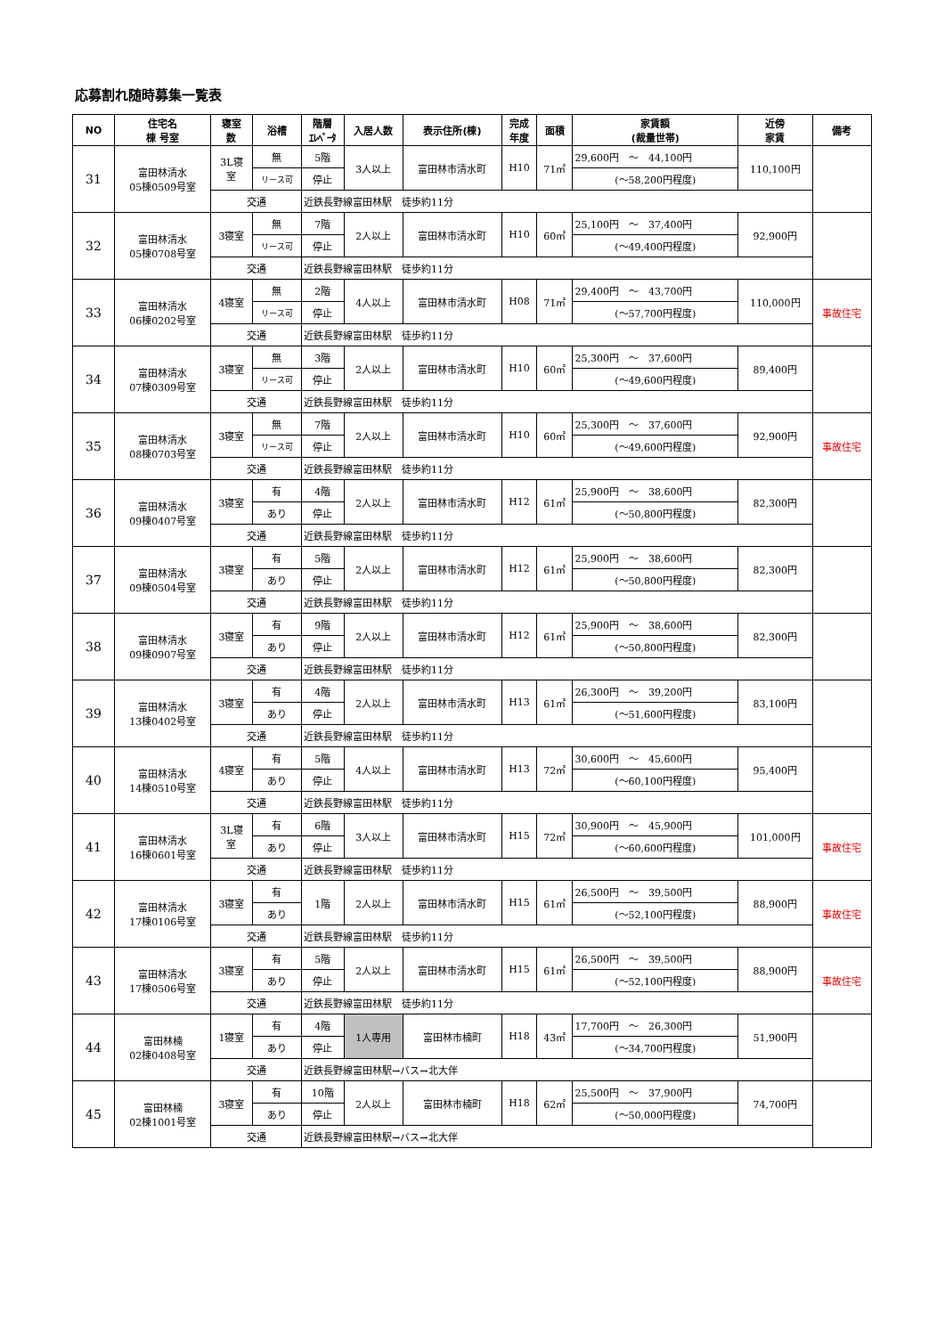応募割れ随時募集一覧表
| NO | 住宅名 棟 号室 | 寝室 数 | 浴槽 | 階層 ｴﾚﾍﾞｰﾀ | 入居人数 | 表示住所(棟) | 完成 年度 | 面積 | 家賃額 (裁量世帯) | 近傍 家賃 | 備考 |
| --- | --- | --- | --- | --- | --- | --- | --- | --- | --- | --- | --- |
| 31 | 富田林清水 05棟0509号室 | 3L寝 室 | 無 | 5階 | 3人以上 | 富田林市清水町 | H10 | 71㎡ | 29,600円 ～ 44,100円 | 110,100円 | |
| | | | リース可 | 停止 | | | | | (～58,200円程度) | | |
| | | 交通 | | 近鉄長野線富田林駅 徒歩約11分 | | | | | | | |
| 32 | 富田林清水 05棟0708号室 | 3寝室 | 無 | 7階 | 2人以上 | 富田林市清水町 | H10 | 60㎡ | 25,100円 ～ 37,400円 | 92,900円 | |
| | | | リース可 | 停止 | | | | | (～49,400円程度) | | |
| | | 交通 | | 近鉄長野線富田林駅 徒歩約11分 | | | | | | | |
| 33 | 富田林清水 06棟0202号室 | 4寝室 | 無 | 2階 | 4人以上 | 富田林市清水町 | H08 | 71㎡ | 29,400円 ～ 43,700円 | 110,000円 | 事故住宅 |
| | | | リース可 | 停止 | | | | | (～57,700円程度) | | |
| | | 交通 | | 近鉄長野線富田林駅 徒歩約11分 | | | | | | | |
| 34 | 富田林清水 07棟0309号室 | 3寝室 | 無 | 3階 | 2人以上 | 富田林市清水町 | H10 | 60㎡ | 25,300円 ～ 37,600円 | 89,400円 | |
| | | | リース可 | 停止 | | | | | (～49,600円程度) | | |
| | | 交通 | | 近鉄長野線富田林駅 徒歩約11分 | | | | | | | |
| 35 | 富田林清水 08棟0703号室 | 3寝室 | 無 | 7階 | 2人以上 | 富田林市清水町 | H10 | 60㎡ | 25,300円 ～ 37,600円 | 92,900円 | 事故住宅 |
| | | | リース可 | 停止 | | | | | (～49,600円程度) | | |
| | | 交通 | | 近鉄長野線富田林駅 徒歩約11分 | | | | | | | |
| 36 | 富田林清水 09棟0407号室 | 3寝室 | 有 | 4階 | 2人以上 | 富田林市清水町 | H12 | 61㎡ | 25,900円 ～ 38,600円 | 82,300円 | |
| | | | あり | 停止 | | | | | (～50,800円程度) | | |
| | | 交通 | | 近鉄長野線富田林駅 徒歩約11分 | | | | | | | |
| 37 | 富田林清水 09棟0504号室 | 3寝室 | 有 | 5階 | 2人以上 | 富田林市清水町 | H12 | 61㎡ | 25,900円 ～ 38,600円 | 82,300円 | |
| | | | あり | 停止 | | | | | (～50,800円程度) | | |
| | | 交通 | | 近鉄長野線富田林駅 徒歩約11分 | | | | | | | |
| 38 | 富田林清水 09棟0907号室 | 3寝室 | 有 | 9階 | 2人以上 | 富田林市清水町 | H12 | 61㎡ | 25,900円 ～ 38,600円 | 82,300円 | |
| | | | あり | 停止 | | | | | (～50,800円程度) | | |
| | | 交通 | | 近鉄長野線富田林駅 徒歩約11分 | | | | | | | |
| 39 | 富田林清水 13棟0402号室 | 3寝室 | 有 | 4階 | 2人以上 | 富田林市清水町 | H13 | 61㎡ | 26,300円 ～ 39,200円 | 83,100円 | |
| | | | あり | 停止 | | | | | (～51,600円程度) | | |
| | | 交通 | | 近鉄長野線富田林駅 徒歩約11分 | | | | | | | |
| 40 | 富田林清水 14棟0510号室 | 4寝室 | 有 | 5階 | 4人以上 | 富田林市清水町 | H13 | 72㎡ | 30,600円 ～ 45,600円 | 95,400円 | |
| | | | あり | 停止 | | | | | (～60,100円程度) | | |
| | | 交通 | | 近鉄長野線富田林駅 徒歩約11分 | | | | | | | |
| 41 | 富田林清水 16棟0601号室 | 3L寝 室 | 有 | 6階 | 3人以上 | 富田林市清水町 | H15 | 72㎡ | 30,900円 ～ 45,900円 | 101,000円 | 事故住宅 |
| | | | あり | 停止 | | | | | (～60,600円程度) | | |
| | | 交通 | | 近鉄長野線富田林駅 徒歩約11分 | | | | | | | |
| 42 | 富田林清水 17棟0106号室 | 3寝室 | 有 | 1階 | 2人以上 | 富田林市清水町 | H15 | 61㎡ | 26,500円 ～ 39,500円 | 88,900円 | 事故住宅 |
| | | | あり | | | | | | (～52,100円程度) | | |
| | | 交通 | | 近鉄長野線富田林駅 徒歩約11分 | | | | | | | |
| 43 | 富田林清水 17棟0506号室 | 3寝室 | 有 | 5階 | 2人以上 | 富田林市清水町 | H15 | 61㎡ | 26,500円 ～ 39,500円 | 88,900円 | 事故住宅 |
| | | | あり | 停止 | | | | | (～52,100円程度) | | |
| | | 交通 | | 近鉄長野線富田林駅 徒歩約11分 | | | | | | | |
| 44 | 富田林楠 02棟0408号室 | 1寝室 | 有 | 4階 | 1人専用 | 富田林市楠町 | H18 | 43㎡ | 17,700円 ～ 26,300円 | 51,900円 | |
| | | | あり | 停止 | | | | | (～34,700円程度) | | |
| | | 交通 | | 近鉄長野線富田林駅→バス→北大伴 | | | | | | | |
| 45 | 富田林楠 02棟1001号室 | 3寝室 | 有 | 10階 | 2人以上 | 富田林市楠町 | H18 | 62㎡ | 25,500円 ～ 37,900円 | 74,700円 | |
| | | | あり | 停止 | | | | | (～50,000円程度) | | |
| | | 交通 | | 近鉄長野線富田林駅→バス→北大伴 | | | | | | | |